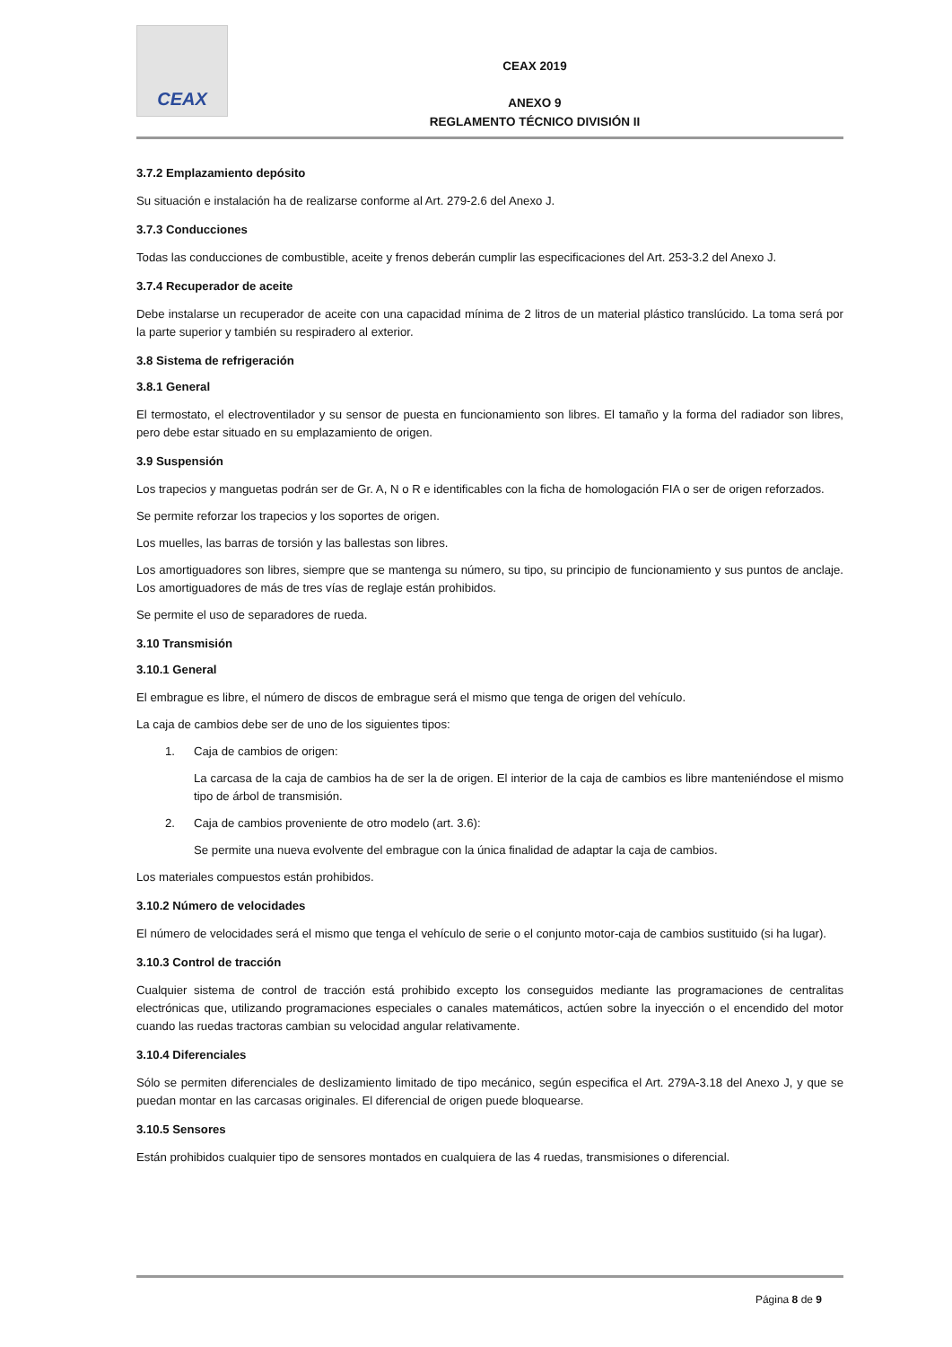CEAX
CEAX 2019
ANEXO 9
REGLAMENTO TÉCNICO DIVISIÓN II
3.7.2 Emplazamiento depósito
Su situación e instalación ha de realizarse conforme al Art. 279-2.6 del Anexo J.
3.7.3 Conducciones
Todas las conducciones de combustible, aceite y frenos deberán cumplir las especificaciones del Art. 253-3.2 del Anexo J.
3.7.4 Recuperador de aceite
Debe instalarse un recuperador de aceite con una capacidad mínima de 2 litros de un material plástico translúcido. La toma será por la parte superior y también su respiradero al exterior.
3.8 Sistema de refrigeración
3.8.1 General
El termostato, el electroventilador y su sensor de puesta en funcionamiento son libres. El tamaño y la forma del radiador son libres, pero debe estar situado en su emplazamiento de origen.
3.9 Suspensión
Los trapecios y manguetas podrán ser de Gr. A, N o R e identificables con la ficha de homologación FIA o ser de origen reforzados.
Se permite reforzar los trapecios y los soportes de origen.
Los muelles, las barras de torsión y las ballestas son libres.
Los amortiguadores son libres, siempre que se mantenga su número, su tipo, su principio de funcionamiento y sus puntos de anclaje. Los amortiguadores de más de tres vías de reglaje están prohibidos.
Se permite el uso de separadores de rueda.
3.10 Transmisión
3.10.1 General
El embrague es libre, el número de discos de embrague será el mismo que tenga de origen del vehículo.
La caja de cambios debe ser de uno de los siguientes tipos:
1. Caja de cambios de origen:
La carcasa de la caja de cambios ha de ser la de origen. El interior de la caja de cambios es libre manteniéndose el mismo tipo de árbol de transmisión.
2. Caja de cambios proveniente de otro modelo (art. 3.6):
Se permite una nueva evolvente del embrague con la única finalidad de adaptar la caja de cambios.
Los materiales compuestos están prohibidos.
3.10.2 Número de velocidades
El número de velocidades será el mismo que tenga el vehículo de serie o el conjunto motor-caja de cambios sustituido (si ha lugar).
3.10.3 Control de tracción
Cualquier sistema de control de tracción está prohibido excepto los conseguidos mediante las programaciones de centralitas electrónicas que, utilizando programaciones especiales o canales matemáticos, actúen sobre la inyección o el encendido del motor cuando las ruedas tractoras cambian su velocidad angular relativamente.
3.10.4 Diferenciales
Sólo se permiten diferenciales de deslizamiento limitado de tipo mecánico, según especifica el Art. 279A-3.18 del Anexo J, y que se puedan montar en las carcasas originales. El diferencial de origen puede bloquearse.
3.10.5 Sensores
Están prohibidos cualquier tipo de sensores montados en cualquiera de las 4 ruedas, transmisiones o diferencial.
Página 8 de 9